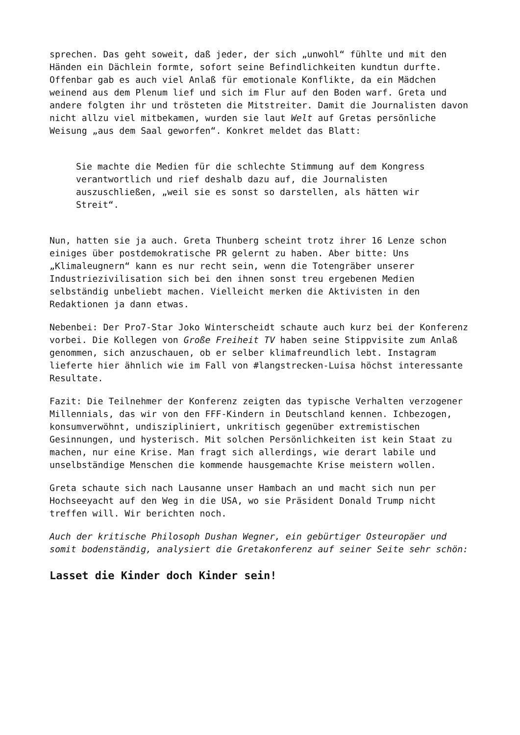sprechen. Das geht soweit, daß jeder, der sich „unwohl“ fühlte und mit den Händen ein Dächlein formte, sofort seine Befindlichkeiten kundtun durfte. Offenbar gab es auch viel Anlaß für emotionale Konflikte, da ein Mädchen weinend aus dem Plenum lief und sich im Flur auf den Boden warf. Greta und andere folgten ihr und trösteten die Mitstreiter. Damit die Journalisten davon nicht allzu viel mitbekamen, wurden sie laut Welt auf Gretas persönliche Weisung „aus dem Saal geworfen“. Konkret meldet das Blatt:
Sie machte die Medien für die schlechte Stimmung auf dem Kongress verantwortlich und rief deshalb dazu auf, die Journalisten auszuschließen, „weil sie es sonst so darstellen, als hätten wir Streit“.
Nun, hatten sie ja auch. Greta Thunberg scheint trotz ihrer 16 Lenze schon einiges über postdemokratische PR gelernt zu haben. Aber bitte: Uns „Klimaleugnern“ kann es nur recht sein, wenn die Totengräber unserer Industriezivilisation sich bei den ihnen sonst treu ergebenen Medien selbständig unbeliebt machen. Vielleicht merken die Aktivisten in den Redaktionen ja dann etwas.
Nebenbei: Der Pro7-Star Joko Winterscheidt schaute auch kurz bei der Konferenz vorbei. Die Kollegen von Große Freiheit TV haben seine Stippvisite zum Anlaß genommen, sich anzuschauen, ob er selber klimafreundlich lebt. Instagram lieferte hier ähnlich wie im Fall von #langstrecken-Luisa höchst interessante Resultate.
Fazit: Die Teilnehmer der Konferenz zeigten das typische Verhalten verzogener Millennials, das wir von den FFF-Kindern in Deutschland kennen. Ichbezogen, konsumverwöhnt, undiszipliniert, unkritisch gegenüber extremistischen Gesinnungen, und hysterisch. Mit solchen Persönlichkeiten ist kein Staat zu machen, nur eine Krise. Man fragt sich allerdings, wie derart labile und unselbständige Menschen die kommende hausgemachte Krise meistern wollen.
Greta schaute sich nach Lausanne unser Hambach an und macht sich nun per Hochseeyacht auf den Weg in die USA, wo sie Präsident Donald Trump nicht treffen will. Wir berichten noch.
Auch der kritische Philosoph Dushan Wegner, ein gebürtiger Osteuropäer und somit bodenständig, analysiert die Gretakonferenz auf seiner Seite sehr schön:
Lasset die Kinder doch Kinder sein!